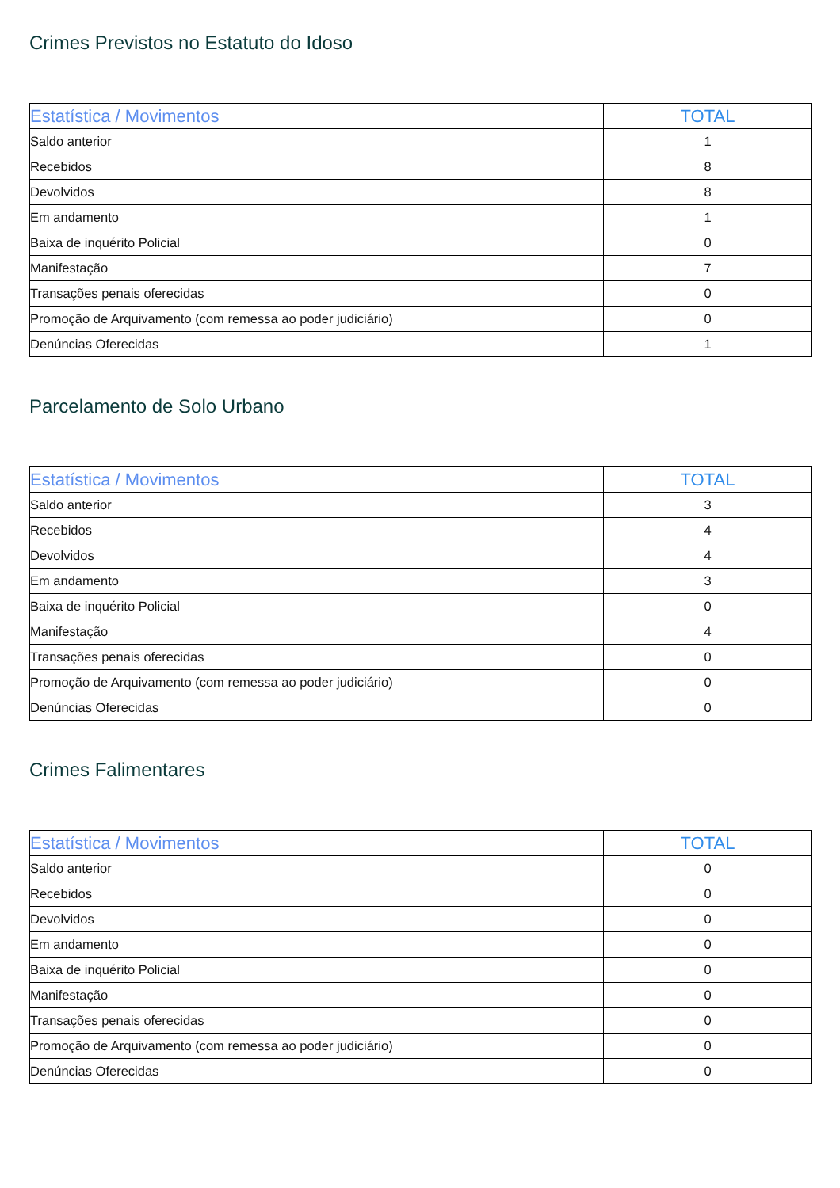Crimes Previstos no Estatuto do Idoso
| Estatística / Movimentos | TOTAL |
| --- | --- |
| Saldo anterior | 1 |
| Recebidos | 8 |
| Devolvidos | 8 |
| Em andamento | 1 |
| Baixa de inquérito Policial | 0 |
| Manifestação | 7 |
| Transações penais oferecidas | 0 |
| Promoção de Arquivamento (com remessa ao poder judiciário) | 0 |
| Denúncias Oferecidas | 1 |
Parcelamento de Solo Urbano
| Estatística / Movimentos | TOTAL |
| --- | --- |
| Saldo anterior | 3 |
| Recebidos | 4 |
| Devolvidos | 4 |
| Em andamento | 3 |
| Baixa de inquérito Policial | 0 |
| Manifestação | 4 |
| Transações penais oferecidas | 0 |
| Promoção de Arquivamento (com remessa ao poder judiciário) | 0 |
| Denúncias Oferecidas | 0 |
Crimes Falimentares
| Estatística / Movimentos | TOTAL |
| --- | --- |
| Saldo anterior | 0 |
| Recebidos | 0 |
| Devolvidos | 0 |
| Em andamento | 0 |
| Baixa de inquérito Policial | 0 |
| Manifestação | 0 |
| Transações penais oferecidas | 0 |
| Promoção de Arquivamento (com remessa ao poder judiciário) | 0 |
| Denúncias Oferecidas | 0 |